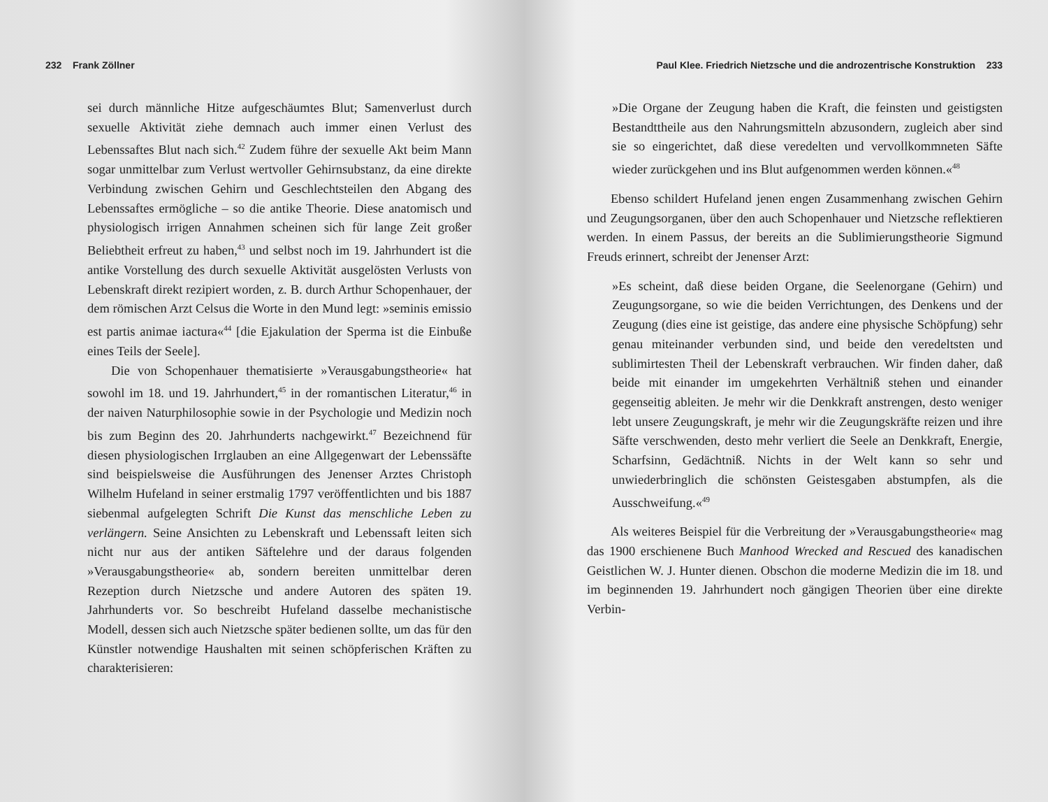232 Frank Zöllner
sei durch männliche Hitze aufgeschäumtes Blut; Samenverlust durch sexuelle Aktivität ziehe demnach auch immer einen Verlust des Lebenssaftes Blut nach sich.<sup>42</sup> Zudem führe der sexuelle Akt beim Mann sogar unmittelbar zum Verlust wertvoller Gehirnsubstanz, da eine direkte Verbindung zwischen Gehirn und Geschlechtsteilen den Abgang des Lebenssaftes ermögliche – so die antike Theorie. Diese anatomisch und physiologisch irrigen Annahmen scheinen sich für lange Zeit großer Beliebtheit erfreut zu haben,<sup>43</sup> und selbst noch im 19. Jahrhundert ist die antike Vorstellung des durch sexuelle Aktivität ausgelösten Verlusts von Lebenskraft direkt rezipiert worden, z. B. durch Arthur Schopenhauer, der dem römischen Arzt Celsus die Worte in den Mund legt: »seminis emissio est partis animae iactura«<sup>44</sup> [die Ejakulation der Sperma ist die Einbuße eines Teils der Seele].
Die von Schopenhauer thematisierte »Verausgabungstheorie« hat sowohl im 18. und 19. Jahrhundert,<sup>45</sup> in der romantischen Literatur,<sup>46</sup> in der naiven Naturphilosophie sowie in der Psychologie und Medizin noch bis zum Beginn des 20. Jahrhunderts nachgewirkt.<sup>47</sup> Bezeichnend für diesen physiologischen Irrglauben an eine Allgegenwart der Lebenssäfte sind beispielsweise die Ausführungen des Jenenser Arztes Christoph Wilhelm Hufeland in seiner erstmalig 1797 veröffentlichten und bis 1887 siebenmal aufgelegten Schrift Die Kunst das menschliche Leben zu verlängern. Seine Ansichten zu Lebenskraft und Lebenssaft leiten sich nicht nur aus der antiken Säftelehre und der daraus folgenden »Verausgabungstheorie« ab, sondern bereiten unmittelbar deren Rezeption durch Nietzsche und andere Autoren des späten 19. Jahrhunderts vor. So beschreibt Hufeland dasselbe mechanistische Modell, dessen sich auch Nietzsche später bedienen sollte, um das für den Künstler notwendige Haushalten mit seinen schöpferischen Kräften zu charakterisieren:
Paul Klee. Friedrich Nietzsche und die androzentrische Konstruktion 233
»Die Organe der Zeugung haben die Kraft, die feinsten und geistigsten Bestandttheile aus den Nahrungsmitteln abzusondern, zugleich aber sind sie so eingerichtet, daß diese veredelten und vervollkommneten Säfte wieder zurückgehen und ins Blut aufgenommen werden können.«<sup>48</sup>
Ebenso schildert Hufeland jenen engen Zusammenhang zwischen Gehirn und Zeugungsorganen, über den auch Schopenhauer und Nietzsche reflektieren werden. In einem Passus, der bereits an die Sublimierungstheorie Sigmund Freuds erinnert, schreibt der Jenenser Arzt:
»Es scheint, daß diese beiden Organe, die Seelenorgane (Gehirn) und Zeugungsorgane, so wie die beiden Verrichtungen, des Denkens und der Zeugung (dies eine ist geistige, das andere eine physische Schöpfung) sehr genau miteinander verbunden sind, und beide den veredeltsten und sublimirtesten Theil der Lebenskraft verbrauchen. Wir finden daher, daß beide mit einander im umgekehrten Verhältniß stehen und einander gegenseitig ableiten. Je mehr wir die Denkkraft anstrengen, desto weniger lebt unsere Zeugungskraft, je mehr wir die Zeugungskräfte reizen und ihre Säfte verschwenden, desto mehr verliert die Seele an Denkkraft, Energie, Scharfsinn, Gedächtniß. Nichts in der Welt kann so sehr und unwiederbringlich die schönsten Geistesgaben abstumpfen, als die Ausschweifung.«<sup>49</sup>
Als weiteres Beispiel für die Verbreitung der »Verausgabungstheorie« mag das 1900 erschienene Buch Manhood Wrecked and Rescued des kanadischen Geistlichen W. J. Hunter dienen. Obschon die moderne Medizin die im 18. und im beginnenden 19. Jahrhundert noch gängigen Theorien über eine direkte Verbin-